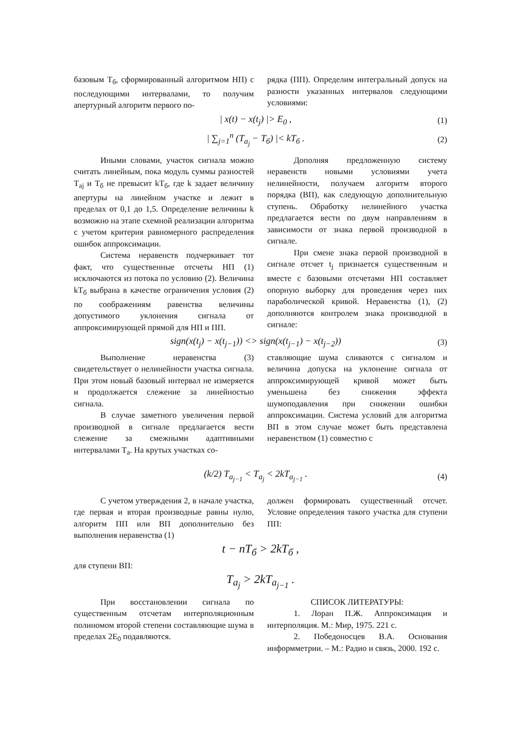базовым Т<sub>б</sub>, сформированный алгоритмом НП) с последующими интервалами, то получим апертурный алгоритм первого по-
рядка (ПП). Определим интегральный допуск на разности указанных интервалов следующими условиями:
| x(t) − x(t<sub>j</sub>) |> E<sub>0</sub> , (1)
| ∑<sub>j=1</sub><sup>n</sup> (T<sub>a<sub>j</sub></sub> − T<sub>б</sub>) |< kT<sub>б</sub> . (2)
Иными словами, участок сигнала можно считать линейным, пока модуль суммы разностей T<sub>aj</sub> и T<sub>б</sub> не превысит kT<sub>б</sub>, где k задает величину апертуры на линейном участке и лежит в пределах от 0,1 до 1,5. Определение величины k возможно на этапе схемной реализации алгоритма с учетом критерия равномерного распределения ошибок аппроксимации.
Система неравенств подчеркивает тот факт, что существенные отсчеты НП (1) исключаются из потока по условию (2). Величина kT<sub>б</sub> выбрана в качестве ограничения условия (2) по соображениям равенства величины допустимого уклонения сигнала от аппроксимирующей прямой для НП и ПП.
Дополняя предложенную систему неравенств новыми условиями учета нелинейности, получаем алгоритм второго порядка (ВП), как следующую дополнительную ступень. Обработку нелинейного участка предлагается вести по двум направлениям в зависимости от знака первой производной в сигнале.
При смене знака первой производной в сигнале отсчет t<sub>j</sub> признается существенным и вместе с базовыми отсчетами НП составляет опорную выборку для проведения через них параболической кривой. Неравенства (1), (2) дополняются контролем знака производной в сигнале:
sign(x(t<sub>j</sub>) − x(t<sub>j−1</sub>)) <> sign(x(t<sub>j−1</sub>) − x(t<sub>j−2</sub>)) (3)
Выполнение неравенства (3) свидетельствует о нелинейности участка сигнала. При этом новый базовый интервал не измеряется и продолжается слежение за линейностью сигнала.
В случае заметного увеличения первой производной в сигнале предлагается вести слежение за смежными адаптивными интервалами T<sub>a</sub>. На крутых участках со-
ставляющие шума сливаются с сигналом и величина допуска на уклонение сигнала от аппроксимирующей кривой может быть уменьшена без снижения эффекта шумоподавления при снижении ошибки аппроксимации. Система условий для алгоритма ВП в этом случае может быть представлена неравенством (1) совместно с
(k/2) T<sub>a<sub>j−1</sub></sub> < T<sub>a<sub>j</sub></sub> < 2kT<sub>a<sub>j−1</sub></sub> . (4)
С учетом утверждения 2, в начале участка, где первая и вторая производные равны нулю, алгоритм ПП или ВП дополнительно без выполнения неравенства (1)
должен формировать существенный отсчет. Условие определения такого участка для ступени ПП:
t − nT<sub>б</sub> > 2kT<sub>б</sub> ,
для ступени ВП:
T<sub>a<sub>j</sub></sub> > 2kT<sub>a<sub>j−1</sub></sub> .
При восстановлении сигнала по существенным отсчетам интерполяционным полиномом второй степени составляющие шума в пределах 2E<sub>0</sub> подавляются.
СПИСОК ЛИТЕРАТУРЫ:
1. Лоран П.Ж. Аппроксимация и интерполяция. М.: Мир, 1975. 221 с.
2. Победоносцев В.А. Основания информметрии. – М.: Радио и связь, 2000. 192 с.